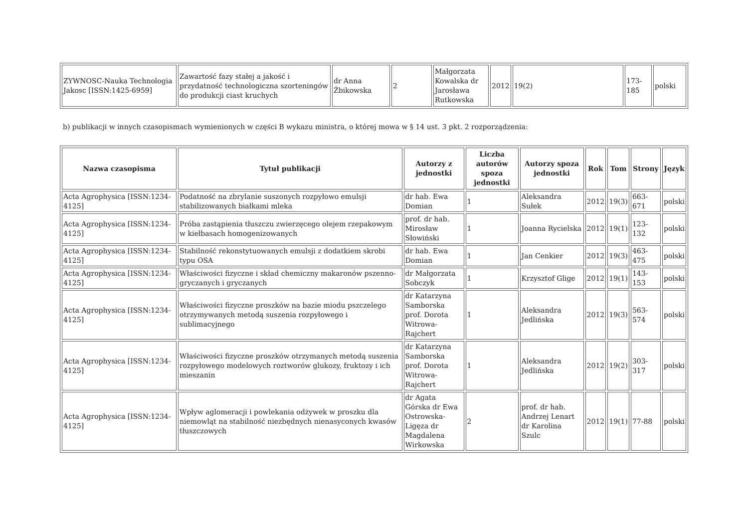| ZYWNOSC-Nauka Technologia Jakosc [ISSN:1425-6959] | Zawartość fazy stałej a jakość i przydatność technologiczna szorteningów do produkcji ciast kruchych | dr Anna Żbikowska | 2 | Małgorzata Kowalska dr Jarosława Rutkowska | 2012 | 19(2) | 173-185 | polski |
b) publikacji w innych czasopismach wymienionych w części B wykazu ministra, o której mowa w § 14 ust. 3 pkt. 2 rozporządzenia:
| Nazwa czasopisma | Tytuł publikacji | Autorzy z jednostki | Liczba autorów spoza jednostki | Autorzy spoza jednostki | Rok | Tom | Strony | Język |
| --- | --- | --- | --- | --- | --- | --- | --- | --- |
| Acta Agrophysica [ISSN:1234-4125] | Podatność na zbrylanie suszonych rozpyłowo emulsji stabilizowanych białkami mleka | dr hab. Ewa Domian | 1 | Aleksandra Sułek | 2012 | 19(3) | 663-671 | polski |
| Acta Agrophysica [ISSN:1234-4125] | Próba zastąpienia tłuszczu zwierzęcego olejem rzepakowym w kiełbasach homogenizowanych | prof. dr hab. Mirosław Słowiński | 1 | Joanna Rycielska | 2012 | 19(1) | 123-132 | polski |
| Acta Agrophysica [ISSN:1234-4125] | Stabilność rekonstytuowanych emulsji z dodatkiem skrobi typu OSA | dr hab. Ewa Domian | 1 | Jan Cenkier | 2012 | 19(3) | 463-475 | polski |
| Acta Agrophysica [ISSN:1234-4125] | Właściwości fizyczne i skład chemiczny makaronów pszenno-gryczanych i gryczanych | dr Małgorzata Sobczyk | 1 | Krzysztof Glige | 2012 | 19(1) | 143-153 | polski |
| Acta Agrophysica [ISSN:1234-4125] | Właściwości fizyczne proszków na bazie miodu pszczelego otrzymywanych metodą suszenia rozpyłowego i sublimacyjnego | dr Katarzyna Samborska prof. Dorota Witrowa-Rajchert | 1 | Aleksandra Jedlińska | 2012 | 19(3) | 563-574 | polski |
| Acta Agrophysica [ISSN:1234-4125] | Właściwości fizyczne proszków otrzymanych metodą suszenia rozpyłowego modelowych roztworów glukozy, fruktozy i ich mieszanin | dr Katarzyna Samborska prof. Dorota Witrowa-Rajchert | 1 | Aleksandra Jedlińska | 2012 | 19(2) | 303-317 | polski |
| Acta Agrophysica [ISSN:1234-4125] | Wpływ aglomeracji i powlekania odżywek w proszku dla niemowląt na stabilność niezbędnych nienasyconych kwasów tłuszczowych | dr Agata Górska dr Ewa Ostrowska-Ligęza dr Magdalena Wirkowska | 2 | prof. dr hab. Andrzej Lenart dr Karolina Szulc | 2012 | 19(1) | 77-88 | polski |